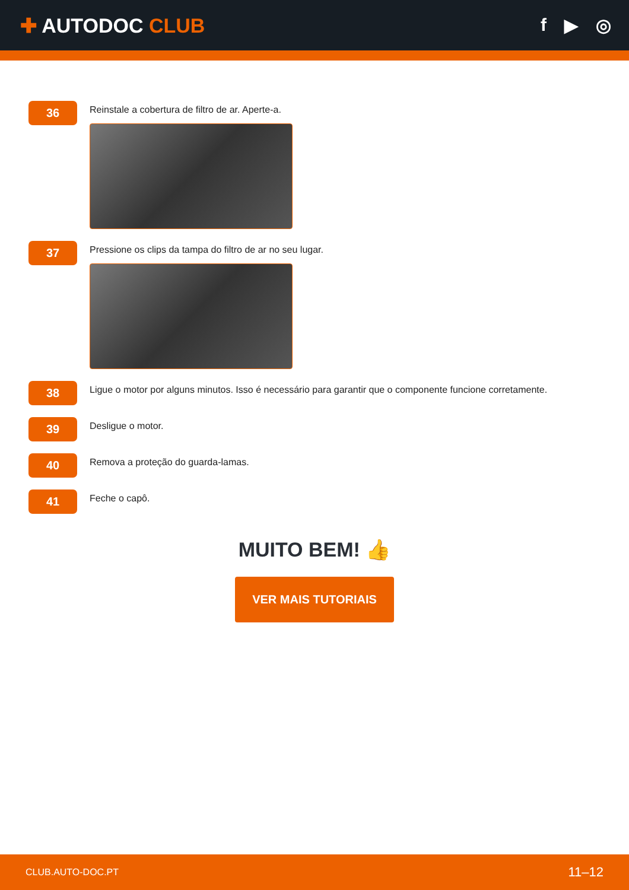✚ AUTODOC CLUB f ▶ ◎
36
Reinstale a cobertura de filtro de ar. Aperte-a.
37
Pressione os clips da tampa do filtro de ar no seu lugar.
38
Ligue o motor por alguns minutos. Isso é necessário para garantir que o componente funcione corretamente.
39
Desligue o motor.
40
Remova a proteção do guarda-lamas.
41
Feche o capô.
MUITO BEM! 👍
VER MAIS TUTORIAIS
CLUB.AUTO-DOC.PT 11–12